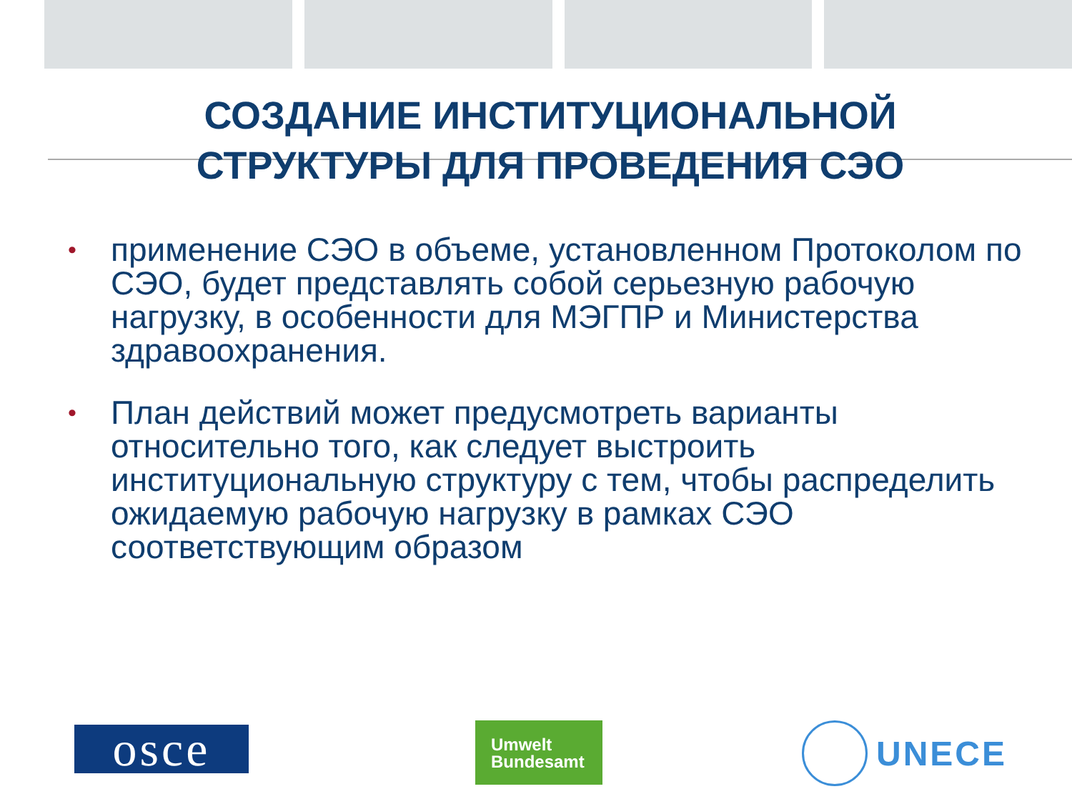СОЗДАНИЕ ИНСТИТУЦИОНАЛЬНОЙ
СТРУКТУРЫ ДЛЯ ПРОВЕДЕНИЯ СЭО
• применение СЭО в объеме, установленном Протоколом по СЭО, будет представлять собой серьезную рабочую нагрузку, в особенности для МЭГПР и Министерства здравоохранения.
• План действий может предусмотреть варианты относительно того, как следует выстроить институциональную структуру с тем, чтобы распределить ожидаемую рабочую нагрузку в рамках СЭО соответствующим образом
osce
Umwelt
Bundesamt
UNECE